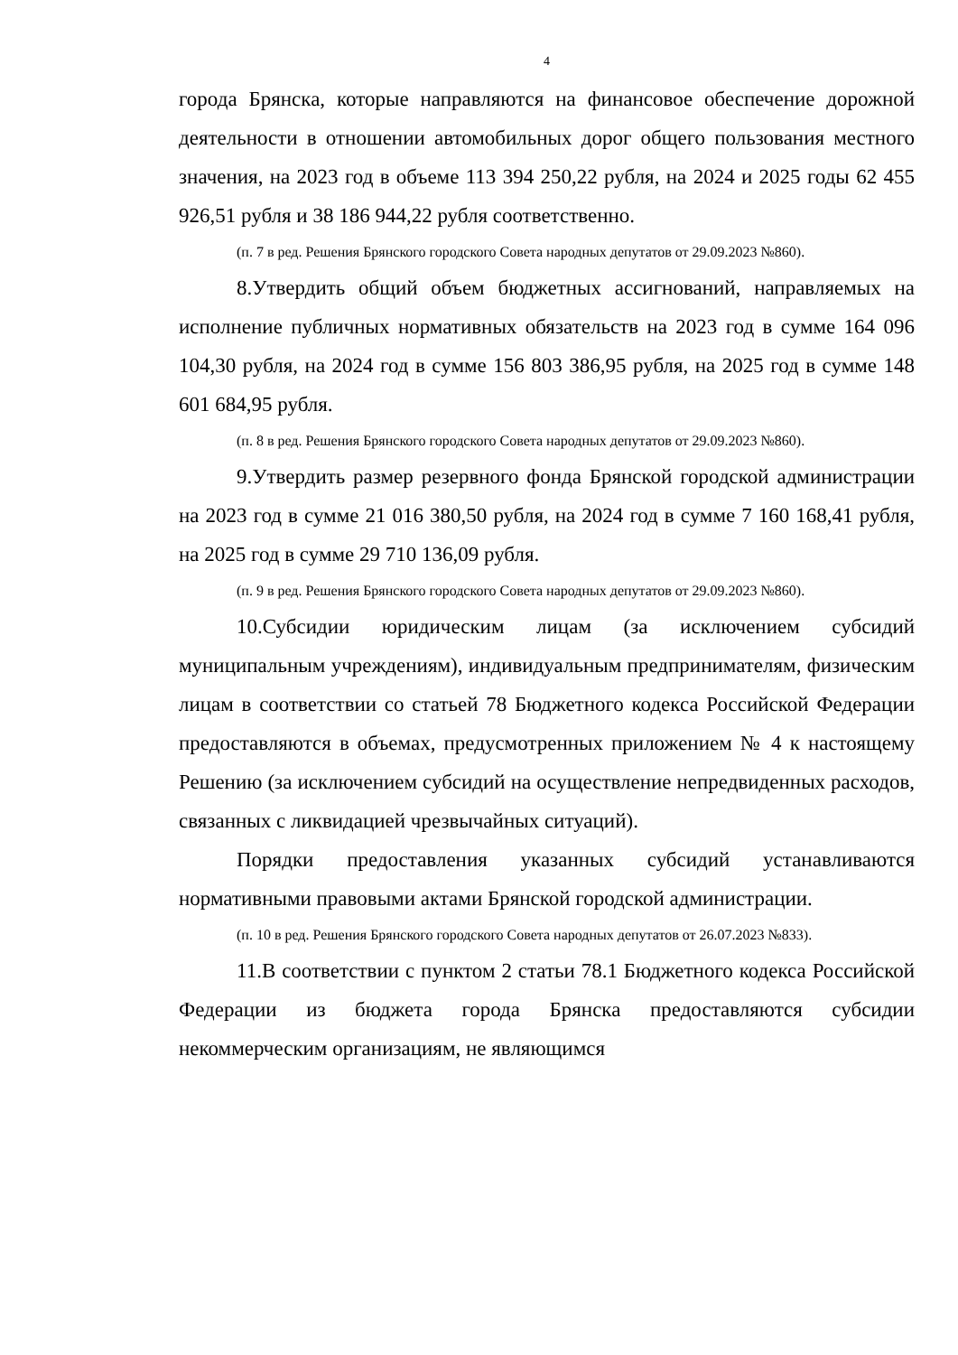4
города Брянска, которые направляются на финансовое обеспечение дорожной деятельности в отношении автомобильных дорог общего пользования местного значения, на 2023 год в объеме 113 394 250,22 рубля, на 2024 и 2025 годы 62 455 926,51 рубля и 38 186 944,22 рубля соответственно.
(п. 7 в ред. Решения Брянского городского Совета народных депутатов от 29.09.2023 №860).
8.Утвердить общий объем бюджетных ассигнований, направляемых на исполнение публичных нормативных обязательств на 2023 год в сумме 164 096 104,30 рубля, на 2024 год в сумме 156 803 386,95 рубля, на 2025 год в сумме 148 601 684,95 рубля.
(п. 8 в ред. Решения Брянского городского Совета народных депутатов от 29.09.2023 №860).
9.Утвердить размер резервного фонда Брянской городской администрации на 2023 год в сумме 21 016 380,50 рубля, на 2024 год в сумме 7 160 168,41 рубля, на 2025 год в сумме 29 710 136,09 рубля.
(п. 9 в ред. Решения Брянского городского Совета народных депутатов от 29.09.2023 №860).
10.Субсидии юридическим лицам (за исключением субсидий муниципальным учреждениям), индивидуальным предпринимателям, физическим лицам в соответствии со статьей 78 Бюджетного кодекса Российской Федерации предоставляются в объемах, предусмотренных приложением № 4 к настоящему Решению (за исключением субсидий на осуществление непредвиденных расходов, связанных с ликвидацией чрезвычайных ситуаций).
Порядки предоставления указанных субсидий устанавливаются нормативными правовыми актами Брянской городской администрации.
(п. 10 в ред. Решения Брянского городского Совета народных депутатов от 26.07.2023 №833).
11.В соответствии с пунктом 2 статьи 78.1 Бюджетного кодекса Российской Федерации из бюджета города Брянска предоставляются субсидии некоммерческим организациям, не являющимся